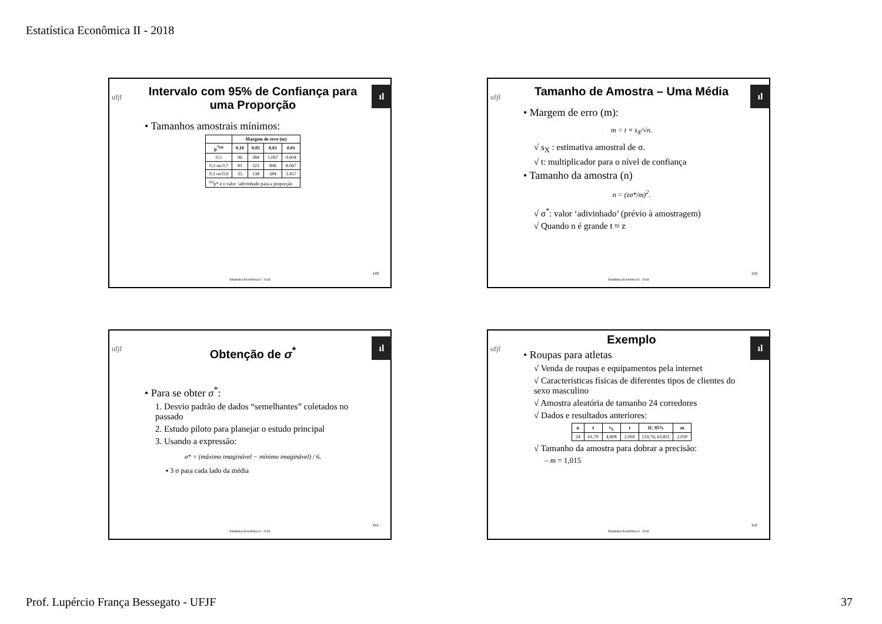Estatística Econômica II - 2018
ufjf
ıl
Intervalo com 95% de Confiança para uma Proporção
• Tamanhos amostrais mínimos:
| | Margem de erro (m) | | | |
| --- | --- | --- | --- | --- |
| p<sup>*(a)</sup> | 0,10 | 0,05 | 0,03 | 0,01 |
| 0,5 | 96 | 384 | 1.067 | 9.604 |
| 0,3 ou 0,7 | 81 | 323 | 896 | 8.067 |
| 0,1 ou 0,9 | 35 | 138 | 384 | 3.457 |
| <sup>(a)</sup> p* é o valor ‘adivinhado para a proporção | | | | |
148
Estatística Econômica II - 2018
ufjf
ıl
Tamanho de Amostra – Uma Média
• Margem de erro (m):
m = t × s<sub>X</sub>/√n.
√ s<sub>X</sub> : estimativa amostral de σ.
√ t: multiplicador para o nível de confiança
• Tamanho da amostra (n)
n = (zσ*/m)<sup>2</sup>.
√ σ<sup>*</sup>: valor ‘adivinhado’ (prévio à amostragem)
√ Quando n é grande t ≈ z
150
Estatística Econômica II - 2018
ufjf
ıl
Obtenção de σ<sup>*</sup>
• Para se obter σ<sup>*</sup>:
1. Desvio padrão de dados “semelhantes” coletados no passado
2. Estudo piloto para planejar o estudo principal
3. Usando a expressão:
σ* = (máximo imaginável − mínimo imaginável) / 6.
▪ 3 σ para cada lado da média
151
Estatística Econômica II - 2018
ufjf
ıl
Exemplo
• Roupas para atletas
√ Venda de roupas e equipamentos pela internet
√ Características físicas de diferentes tipos de clientes do sexo masculino
√ Amostra aleatória de tamanho 24 corredores
√ Dados e resultados anteriores:
| n | x̄ | s<sub>X</sub> | t | IC 95% | m |
| --- | --- | --- | --- | --- | --- |
| 24 | 61,79 | 4,808 | 2,069 | [59,76; 63,82] | 2,030 |
√ Tamanho da amostra para dobrar a precisão:
– m = 1,015
152
Estatística Econômica II - 2018
Prof. Lupércio França Bessegato - UFJF
37